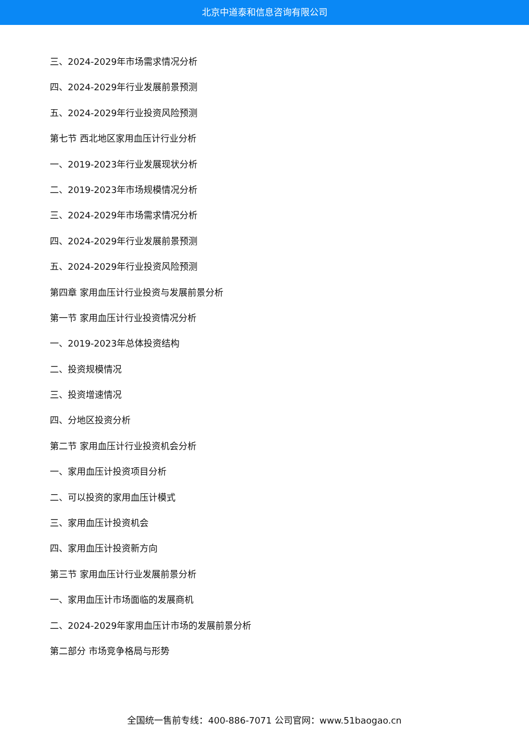北京中道泰和信息咨询有限公司
三、2024-2029年市场需求情况分析
四、2024-2029年行业发展前景预测
五、2024-2029年行业投资风险预测
第七节 西北地区家用血压计行业分析
一、2019-2023年行业发展现状分析
二、2019-2023年市场规模情况分析
三、2024-2029年市场需求情况分析
四、2024-2029年行业发展前景预测
五、2024-2029年行业投资风险预测
第四章 家用血压计行业投资与发展前景分析
第一节 家用血压计行业投资情况分析
一、2019-2023年总体投资结构
二、投资规模情况
三、投资增速情况
四、分地区投资分析
第二节 家用血压计行业投资机会分析
一、家用血压计投资项目分析
二、可以投资的家用血压计模式
三、家用血压计投资机会
四、家用血压计投资新方向
第三节 家用血压计行业发展前景分析
一、家用血压计市场面临的发展商机
二、2024-2029年家用血压计市场的发展前景分析
第二部分 市场竞争格局与形势
全国统一售前专线：400-886-7071 公司官网：www.51baogao.cn